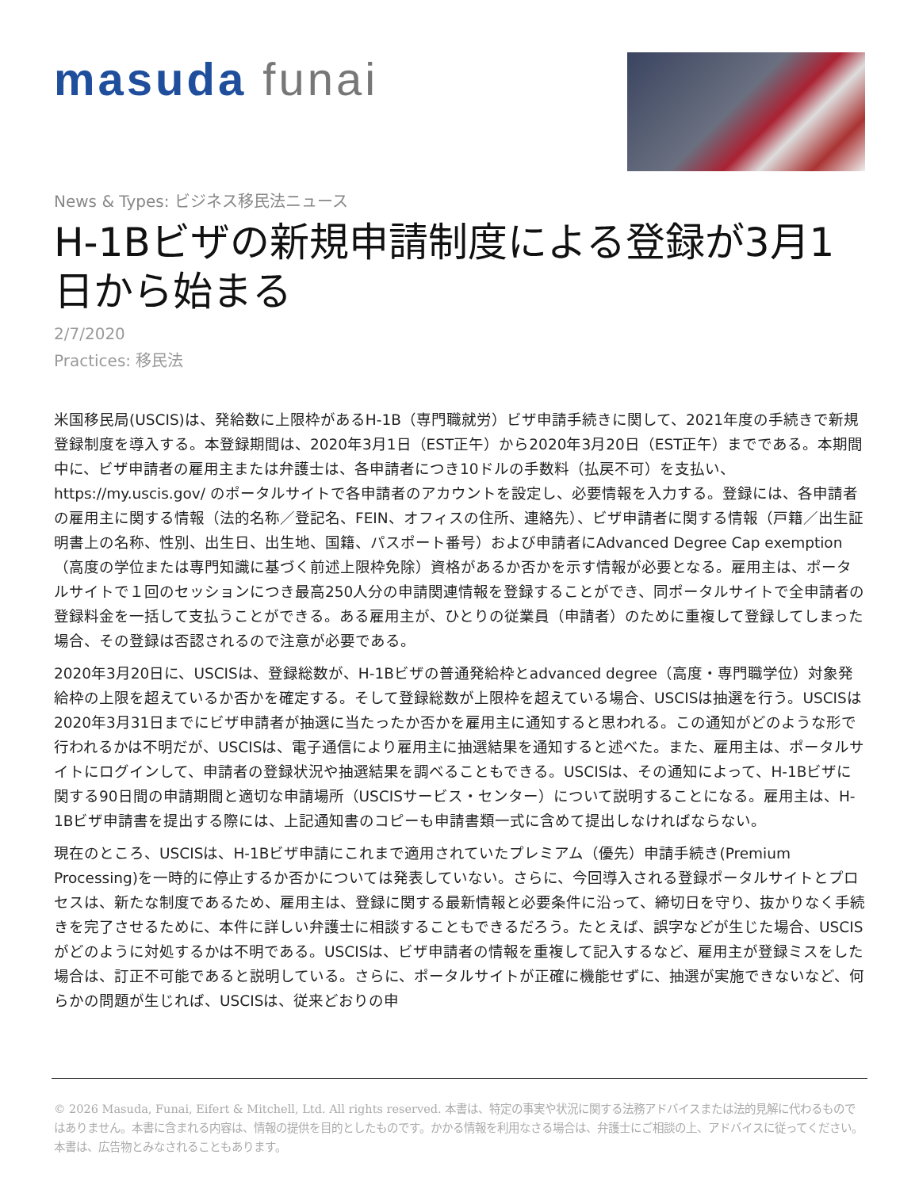masuda funai
News & Types: ビジネス移民法ニュース
H-1Bビザの新規申請制度による登録が3月1日から始まる
2/7/2020
Practices: 移民法
米国移民局(USCIS)は、発給数に上限枠があるH-1B（専門職就労）ビザ申請手続きに関して、2021年度の手続きで新規登録制度を導入する。本登録期間は、2020年3月1日（EST正午）から2020年3月20日（EST正午）までである。本期間中に、ビザ申請者の雇用主または弁護士は、各申請者につき10ドルの手数料（払戻不可）を支払い、https://my.uscis.gov/ のポータルサイトで各申請者のアカウントを設定し、必要情報を入力する。登録には、各申請者の雇用主に関する情報（法的名称／登記名、FEIN、オフィスの住所、連絡先）、ビザ申請者に関する情報（戸籍／出生証明書上の名称、性別、出生日、出生地、国籍、パスポート番号）および申請者にAdvanced Degree Cap exemption（高度の学位または専門知識に基づく前述上限枠免除）資格があるか否かを示す情報が必要となる。雇用主は、ポータルサイトで１回のセッションにつき最高250人分の申請関連情報を登録することができ、同ポータルサイトで全申請者の登録料金を一括して支払うことができる。ある雇用主が、ひとりの従業員（申請者）のために重複して登録してしまった場合、その登録は否認されるので注意が必要である。
2020年3月20日に、USCISは、登録総数が、H-1Bビザの普通発給枠とadvanced degree（高度・専門職学位）対象発給枠の上限を超えているか否かを確定する。そして登録総数が上限枠を超えている場合、USCISは抽選を行う。USCISは2020年3月31日までにビザ申請者が抽選に当たったか否かを雇用主に通知すると思われる。この通知がどのような形で行われるかは不明だが、USCISは、電子通信により雇用主に抽選結果を通知すると述べた。また、雇用主は、ポータルサイトにログインして、申請者の登録状況や抽選結果を調べることもできる。USCISは、その通知によって、H-1Bビザに関する90日間の申請期間と適切な申請場所（USCISサービス・センター）について説明することになる。雇用主は、H-1Bビザ申請書を提出する際には、上記通知書のコピーも申請書類一式に含めて提出しなければならない。
現在のところ、USCISは、H-1Bビザ申請にこれまで適用されていたプレミアム（優先）申請手続き(Premium Processing)を一時的に停止するか否かについては発表していない。さらに、今回導入される登録ポータルサイトとプロセスは、新たな制度であるため、雇用主は、登録に関する最新情報と必要条件に沿って、締切日を守り、抜かりなく手続きを完了させるために、本件に詳しい弁護士に相談することもできるだろう。たとえば、誤字などが生じた場合、USCISがどのように対処するかは不明である。USCISは、ビザ申請者の情報を重複して記入するなど、雇用主が登録ミスをした場合は、訂正不可能であると説明している。さらに、ポータルサイトが正確に機能せずに、抽選が実施できないなど、何らかの問題が生じれば、USCISは、従来どおりの申
© 2026 Masuda, Funai, Eifert & Mitchell, Ltd. All rights reserved. 本書は、特定の事実や状況に関する法務アドバイスまたは法的見解に代わるものではありません。本書に含まれる内容は、情報の提供を目的としたものです。かかる情報を利用なさる場合は、弁護士にご相談の上、アドバイスに従ってください。本書は、広告物とみなされることもあります。